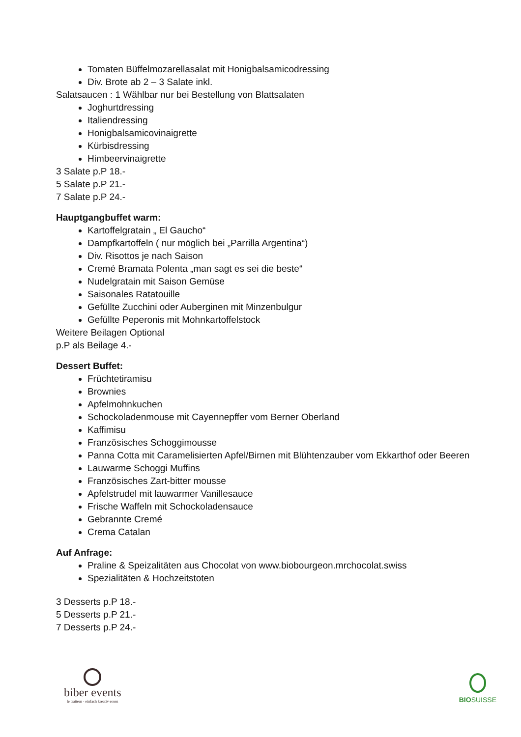Tomaten Büffelmozarellasalat mit Honigbalsamicodressing
Div. Brote ab 2 – 3 Salate inkl.
Salatsaucen : 1 Wählbar nur bei Bestellung von Blattsalaten
Joghurtdressing
Italiendressing
Honigbalsamicovinaigrette
Kürbisdressing
Himbeervinaigrette
3 Salate p.P 18.-
5 Salate p.P 21.-
7 Salate p.P 24.-
Hauptgangbuffet warm:
Kartoffelgratain „ El Gaucho“
Dampfkartoffeln ( nur möglich bei „Parrilla Argentina“)
Div. Risottos je nach Saison
Cremé Bramata Polenta „man sagt es sei die beste“
Nudelgratain mit Saison Gemüse
Saisonales Ratatouille
Gefüllte Zucchini oder Auberginen mit Minzenbulgur
Gefüllte Peperonis mit Mohnkartoffelstock
Weitere Beilagen Optional
p.P als Beilage 4.-
Dessert Buffet:
Früchtetiramisu
Brownies
Apfelmohnkuchen
Schockoladenmouse mit Cayennepffer vom Berner Oberland
Kaffimisu
Französisches Schoggimousse
Panna Cotta mit Caramelisierten Apfel/Birnen mit Blühtenzauber vom Ekkarthof oder Beeren
Lauwarme Schoggi Muffins
Französisches Zart-bitter mousse
Apfelstrudel mit lauwarmer Vanillesauce
Frische Waffeln mit Schockoladensauce
Gebrannte Cremé
Crema Catalan
Auf Anfrage:
Praline & Speizalitäten aus Chocolat von www.biobourgeon.mrchocolat.swiss
Spezialitäten & Hochzeitstoten
3 Desserts p.P 18.-
5 Desserts p.P 21.-
7 Desserts p.P 24.-
biber events
le traiteur - einfach kreativ essen
BIOSUISSE